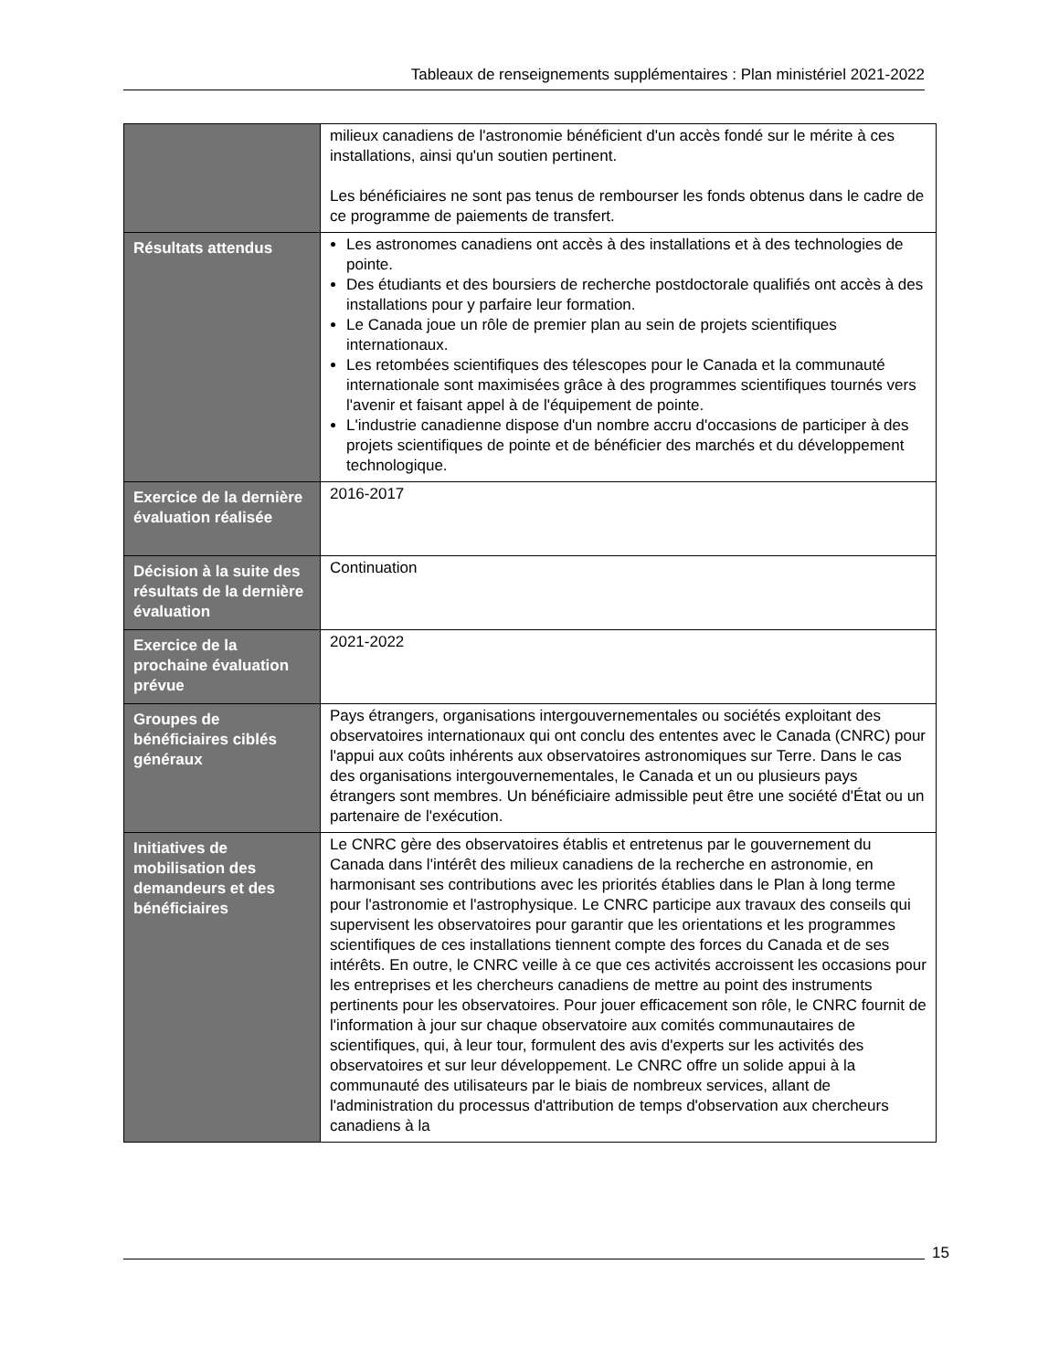Tableaux de renseignements supplémentaires : Plan ministériel 2021-2022
| | milieux canadiens de l'astronomie bénéficient d'un accès fondé sur le mérite à ces installations, ainsi qu'un soutien pertinent. Les bénéficiaires ne sont pas tenus de rembourser les fonds obtenus dans le cadre de ce programme de paiements de transfert. |
| Résultats attendus | Les astronomes canadiens ont accès à des installations et à des technologies de pointe. Des étudiants et des boursiers de recherche postdoctorale qualifiés ont accès à des installations pour y parfaire leur formation. Le Canada joue un rôle de premier plan au sein de projets scientifiques internationaux. Les retombées scientifiques des télescopes pour le Canada et la communauté internationale sont maximisées grâce à des programmes scientifiques tournés vers l'avenir et faisant appel à de l'équipement de pointe. L'industrie canadienne dispose d'un nombre accru d'occasions de participer à des projets scientifiques de pointe et de bénéficier des marchés et du développement technologique. |
| Exercice de la dernière évaluation réalisée | 2016-2017 |
| Décision à la suite des résultats de la dernière évaluation | Continuation |
| Exercice de la prochaine évaluation prévue | 2021-2022 |
| Groupes de bénéficiaires ciblés généraux | Pays étrangers, organisations intergouvernementales ou sociétés exploitant des observatoires internationaux qui ont conclu des ententes avec le Canada (CNRC) pour l'appui aux coûts inhérents aux observatoires astronomiques sur Terre. Dans le cas des organisations intergouvernementales, le Canada et un ou plusieurs pays étrangers sont membres. Un bénéficiaire admissible peut être une société d'État ou un partenaire de l'exécution. |
| Initiatives de mobilisation des demandeurs et des bénéficiaires | Le CNRC gère des observatoires établis et entretenus par le gouvernement du Canada dans l'intérêt des milieux canadiens de la recherche en astronomie, en harmonisant ses contributions avec les priorités établies dans le Plan à long terme pour l'astronomie et l'astrophysique. Le CNRC participe aux travaux des conseils qui supervisent les observatoires pour garantir que les orientations et les programmes scientifiques de ces installations tiennent compte des forces du Canada et de ses intérêts. En outre, le CNRC veille à ce que ces activités accroissent les occasions pour les entreprises et les chercheurs canadiens de mettre au point des instruments pertinents pour les observatoires. Pour jouer efficacement son rôle, le CNRC fournit de l'information à jour sur chaque observatoire aux comités communautaires de scientifiques, qui, à leur tour, formulent des avis d'experts sur les activités des observatoires et sur leur développement. Le CNRC offre un solide appui à la communauté des utilisateurs par le biais de nombreux services, allant de l'administration du processus d'attribution de temps d'observation aux chercheurs canadiens à la |
15